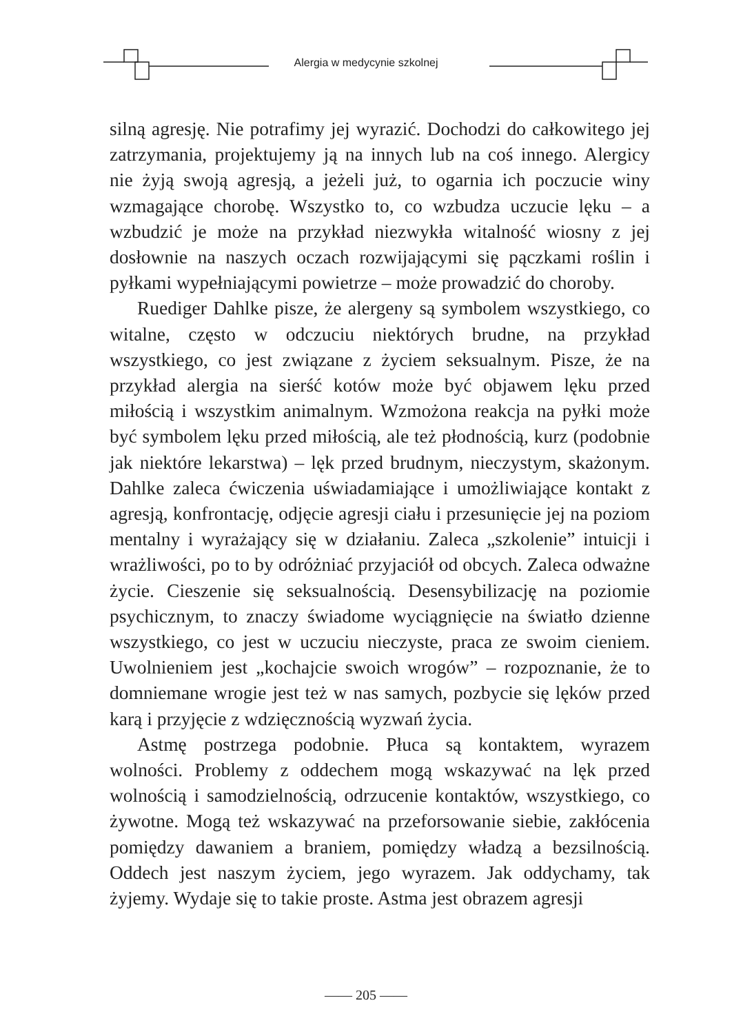Alergia w medycynie szkolnej
silną agresję. Nie potrafimy jej wyrazić. Dochodzi do całkowitego jej zatrzymania, projektujemy ją na innych lub na coś innego. Alergicy nie żyją swoją agresją, a jeżeli już, to ogarnia ich poczucie winy wzmagające chorobę. Wszystko to, co wzbudza uczucie lęku – a wzbudzić je może na przykład niezwykła witalność wiosny z jej dosłownie na naszych oczach rozwijającymi się pączkami roślin i pyłkami wypełniającymi powietrze – może prowadzić do choroby.
Ruediger Dahlke pisze, że alergeny są symbolem wszystkiego, co witalne, często w odczuciu niektórych brudne, na przykład wszystkiego, co jest związane z życiem seksualnym. Pisze, że na przykład alergia na sierść kotów może być objawem lęku przed miłością i wszystkim animalnym. Wzmożona reakcja na pyłki może być symbolem lęku przed miłością, ale też płodnością, kurz (podobnie jak niektóre lekarstwa) – lęk przed brudnym, nieczystym, skażonym. Dahlke zaleca ćwiczenia uświadamiające i umożliwiające kontakt z agresją, konfrontację, odjęcie agresji ciału i przesunięcie jej na poziom mentalny i wyrażający się w działaniu. Zaleca „szkolenie” intuicji i wrażliwości, po to by odróżniać przyjaciół od obcych. Zaleca odważne życie. Cieszenie się seksualnością. Desensybilizację na poziomie psychicznym, to znaczy świadome wyciągnięcie na światło dzienne wszystkiego, co jest w uczuciu nieczyste, praca ze swoim cieniem. Uwolnieniem jest „kochajcie swoich wrogów” – rozpoznanie, że to domniemane wrogie jest też w nas samych, pozbycie się lęków przed karą i przyjęcie z wdzięcznością wyzwań życia.
Astmę postrzega podobnie. Płuca są kontaktem, wyrazem wolności. Problemy z oddechem mogą wskazywać na lęk przed wolnością i samodzielnością, odrzucenie kontaktów, wszystkiego, co żywotne. Mogą też wskazywać na przeforsowanie siebie, zakłócenia pomiędzy dawaniem a braniem, pomiędzy władzą a bezsilnością. Oddech jest naszym życiem, jego wyrazem. Jak oddychamy, tak żyjemy. Wydaje się to takie proste. Astma jest obrazem agresji
—— 205 ——